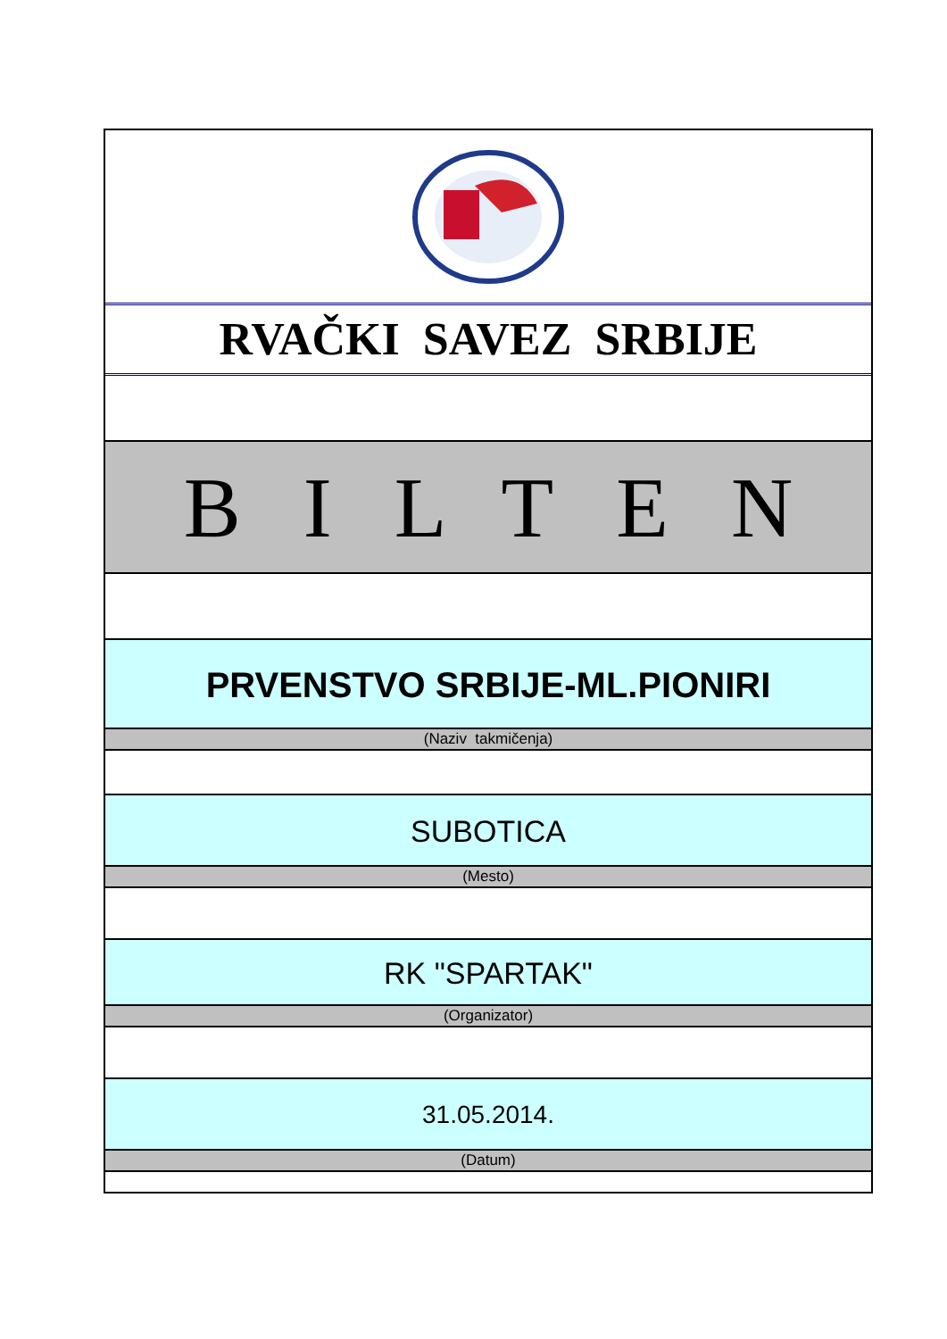RVAČKI SAVEZ SRBIJE
BILTEN
PRVENSTVO SRBIJE-ML.PIONIRI
(Naziv takmičenja)
SUBOTICA
(Mesto)
RK "SPARTAK"
(Organizator)
31.05.2014.
(Datum)